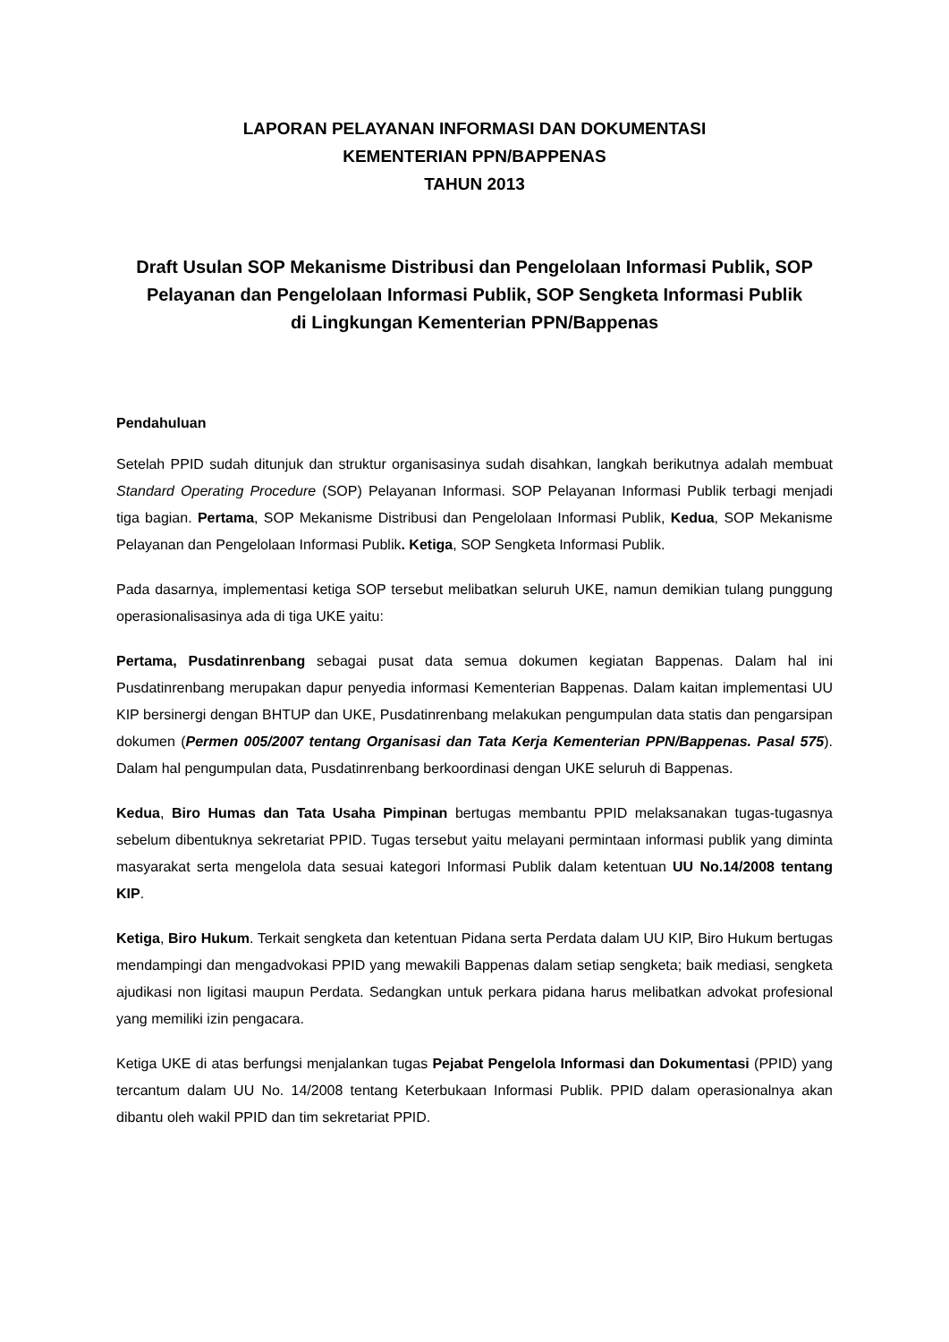LAPORAN PELAYANAN INFORMASI DAN DOKUMENTASI
KEMENTERIAN PPN/BAPPENAS
TAHUN 2013
Draft Usulan SOP Mekanisme Distribusi dan Pengelolaan Informasi Publik, SOP Pelayanan dan Pengelolaan Informasi Publik, SOP Sengketa Informasi Publik
di Lingkungan Kementerian PPN/Bappenas
Pendahuluan
Setelah PPID sudah ditunjuk dan struktur organisasinya sudah disahkan, langkah berikutnya adalah membuat Standard Operating Procedure (SOP) Pelayanan Informasi. SOP Pelayanan Informasi Publik terbagi menjadi tiga bagian. Pertama, SOP Mekanisme Distribusi dan Pengelolaan Informasi Publik, Kedua, SOP Mekanisme Pelayanan dan Pengelolaan Informasi Publik. Ketiga, SOP Sengketa Informasi Publik.
Pada dasarnya, implementasi ketiga SOP tersebut melibatkan seluruh UKE, namun demikian tulang punggung operasionalisasinya ada di tiga UKE yaitu:
Pertama, Pusdatinrenbang sebagai pusat data semua dokumen kegiatan Bappenas. Dalam hal ini Pusdatinrenbang merupakan dapur penyedia informasi Kementerian Bappenas. Dalam kaitan implementasi UU KIP bersinergi dengan BHTUP dan UKE, Pusdatinrenbang melakukan pengumpulan data statis dan pengarsipan dokumen (Permen 005/2007 tentang Organisasi dan Tata Kerja Kementerian PPN/Bappenas. Pasal 575). Dalam hal pengumpulan data, Pusdatinrenbang berkoordinasi dengan UKE seluruh di Bappenas.
Kedua, Biro Humas dan Tata Usaha Pimpinan bertugas membantu PPID melaksanakan tugas-tugasnya sebelum dibentuknya sekretariat PPID. Tugas tersebut yaitu melayani permintaan informasi publik yang diminta masyarakat serta mengelola data sesuai kategori Informasi Publik dalam ketentuan UU No.14/2008 tentang KIP.
Ketiga, Biro Hukum. Terkait sengketa dan ketentuan Pidana serta Perdata dalam UU KIP, Biro Hukum bertugas mendampingi dan mengadvokasi PPID yang mewakili Bappenas dalam setiap sengketa; baik mediasi, sengketa ajudikasi non ligitasi maupun Perdata. Sedangkan untuk perkara pidana harus melibatkan advokat profesional yang memiliki izin pengacara.
Ketiga UKE di atas berfungsi menjalankan tugas Pejabat Pengelola Informasi dan Dokumentasi (PPID) yang tercantum dalam UU No. 14/2008 tentang Keterbukaan Informasi Publik. PPID dalam operasionalnya akan dibantu oleh wakil PPID dan tim sekretariat PPID.